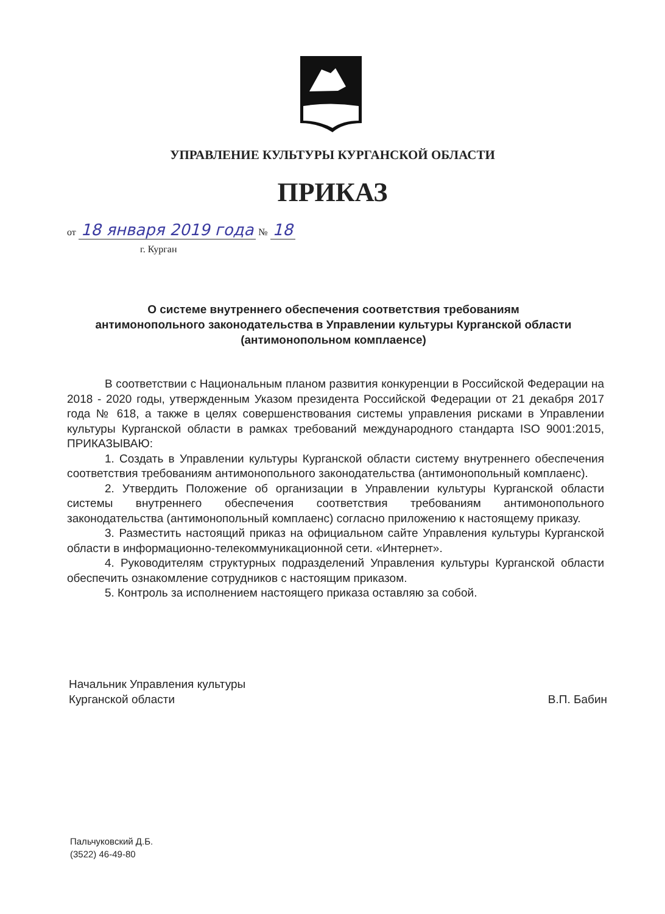УПРАВЛЕНИЕ КУЛЬТУРЫ КУРГАНСКОЙ ОБЛАСТИ
ПРИКАЗ
от 18 января 2019 года № 18
г. Курган
О системе внутреннего обеспечения соответствия требованиям антимонопольного законодательства в Управлении культуры Курганской области (антимонопольном комплаенсе)
В соответствии с Национальным планом развития конкуренции в Российской Федерации на 2018 - 2020 годы, утвержденным Указом президента Российской Федерации от 21 декабря 2017 года № 618, а также в целях совершенствования системы управления рисками в Управлении культуры Курганской области в рамках требований международного стандарта ISO 9001:2015, ПРИКАЗЫВАЮ:
1. Создать в Управлении культуры Курганской области систему внутреннего обеспечения соответствия требованиям антимонопольного законодательства (антимонопольный комплаенс).
2. Утвердить Положение об организации в Управлении культуры Курганской области системы внутреннего обеспечения соответствия требованиям антимонопольного законодательства (антимонопольный комплаенс) согласно приложению к настоящему приказу.
3. Разместить настоящий приказ на официальном сайте Управления культуры Курганской области в информационно-телекоммуникационной сети. «Интернет».
4. Руководителям структурных подразделений Управления культуры Курганской области обеспечить ознакомление сотрудников с настоящим приказом.
5. Контроль за исполнением настоящего приказа оставляю за собой.
Начальник Управления культуры
Курганской области
В.П. Бабин
Пальчуковский Д.Б.
(3522) 46-49-80